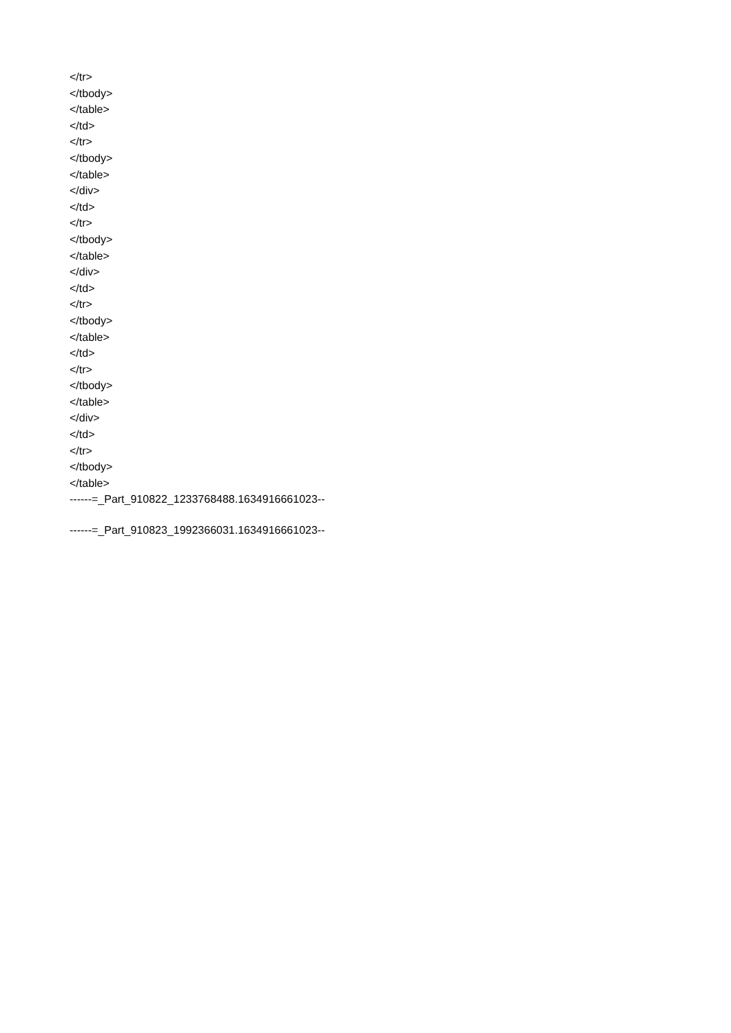</tr>
</tbody>
</table>
</td>
</tr>
</tbody>
</table>
</div>
</td>
</tr>
</tbody>
</table>
</div>
</td>
</tr>
</tbody>
</table>
</td>
</tr>
</tbody>
</table>
</div>
</td>
</tr>
</tbody>
</table>
------=_Part_910822_1233768488.1634916661023--
------=_Part_910823_1992366031.1634916661023--